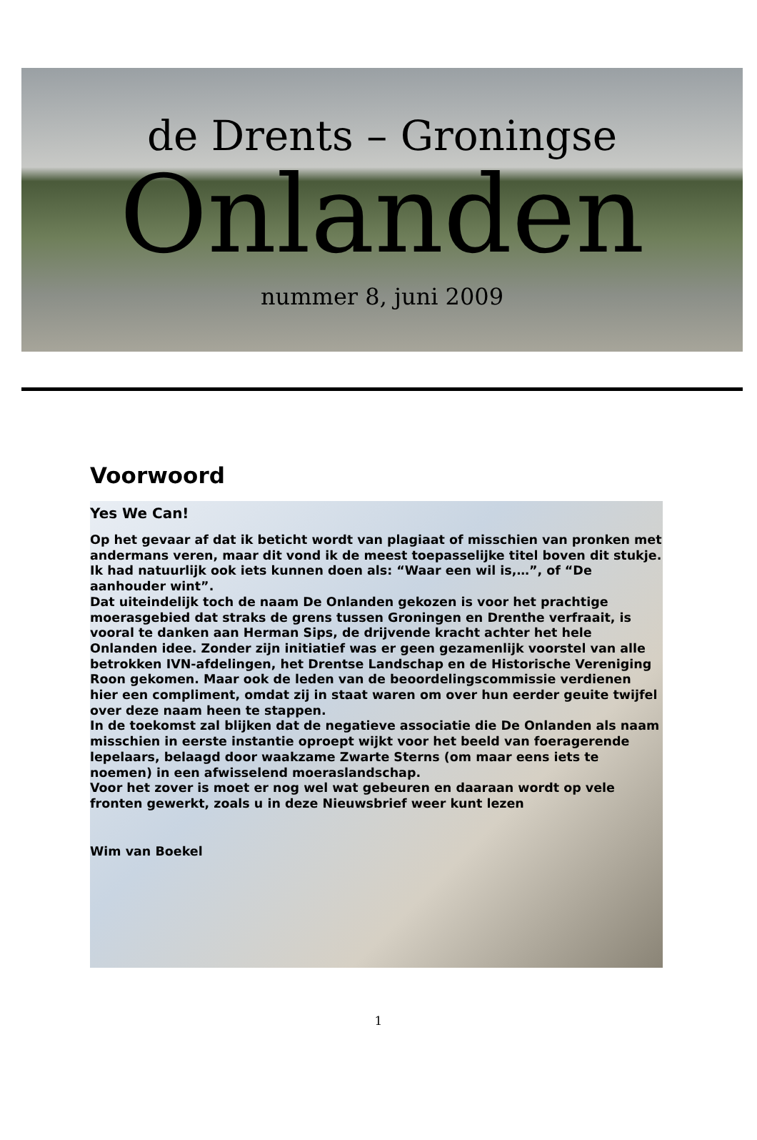de Drents – Groningse
Onlanden
nummer 8, juni 2009
Voorwoord
Yes We Can!
Op het gevaar af dat ik beticht wordt van plagiaat of misschien van pronken met andermans veren, maar dit vond ik de meest toepasselijke titel boven dit stukje. Ik had natuurlijk ook iets kunnen doen als: “Waar een wil is,…”, of “De aanhouder wint”.
Dat uiteindelijk toch de naam De Onlanden gekozen is voor het prachtige moerasgebied dat straks de grens tussen Groningen en Drenthe verfraait, is vooral te danken aan Herman Sips, de drijvende kracht achter het hele Onlanden idee. Zonder zijn initiatief was er geen gezamenlijk voorstel van alle betrokken IVN-afdelingen, het Drentse Landschap en de Historische Vereniging Roon gekomen. Maar ook de leden van de beoordelingscommissie verdienen hier een compliment, omdat zij in staat waren om over hun eerder geuite twijfel over deze naam heen te stappen.
In de toekomst zal blijken dat de negatieve associatie die De Onlanden als naam misschien in eerste instantie oproept wijkt voor het beeld van foeragerende lepelaars, belaagd door waakzame Zwarte Sterns (om maar eens iets te noemen) in een afwisselend moeraslandschap.
Voor het zover is moet er nog wel wat gebeuren en daaraan wordt op vele fronten gewerkt, zoals u in deze Nieuwsbrief weer kunt lezen
Wim van Boekel
1